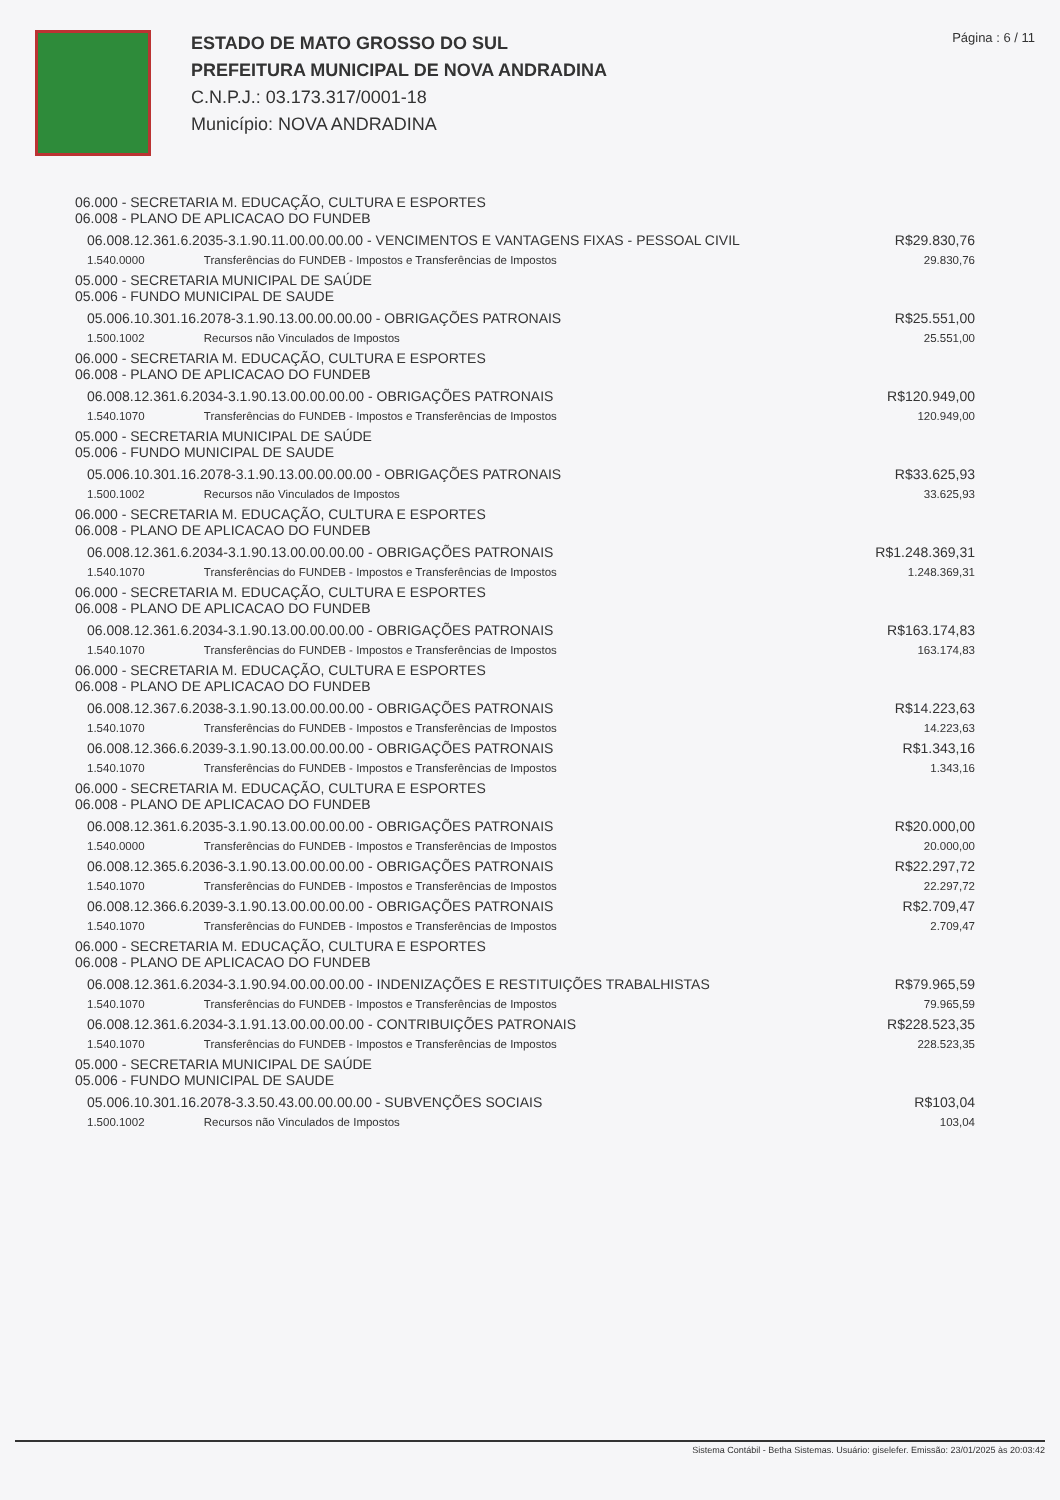ESTADO DE MATO GROSSO DO SUL
PREFEITURA MUNICIPAL DE NOVA ANDRADINA
C.N.P.J.: 03.173.317/0001-18
Município: NOVA ANDRADINA
Página : 6 / 11
| 06.000 - SECRETARIA M. EDUCAÇÃO, CULTURA E ESPORTES 06.008 - PLANO DE APLICACAO DO FUNDEB | | |
| 06.008.12.361.6.2035-3.1.90.11.00.00.00.00 - VENCIMENTOS E VANTAGENS FIXAS - PESSOAL CIVIL | | R$29.830,76 |
| 1.540.0000 | Transferências do FUNDEB - Impostos e Transferências de Impostos | 29.830,76 |
| 05.000 - SECRETARIA MUNICIPAL DE SAÚDE 05.006 - FUNDO MUNICIPAL DE SAUDE | | |
| 05.006.10.301.16.2078-3.1.90.13.00.00.00.00 - OBRIGAÇÕES PATRONAIS | | R$25.551,00 |
| 1.500.1002 | Recursos não Vinculados de Impostos | 25.551,00 |
| 06.000 - SECRETARIA M. EDUCAÇÃO, CULTURA E ESPORTES 06.008 - PLANO DE APLICACAO DO FUNDEB | | |
| 06.008.12.361.6.2034-3.1.90.13.00.00.00.00 - OBRIGAÇÕES PATRONAIS | | R$120.949,00 |
| 1.540.1070 | Transferências do FUNDEB - Impostos e Transferências de Impostos | 120.949,00 |
| 05.000 - SECRETARIA MUNICIPAL DE SAÚDE 05.006 - FUNDO MUNICIPAL DE SAUDE | | |
| 05.006.10.301.16.2078-3.1.90.13.00.00.00.00 - OBRIGAÇÕES PATRONAIS | | R$33.625,93 |
| 1.500.1002 | Recursos não Vinculados de Impostos | 33.625,93 |
| 06.000 - SECRETARIA M. EDUCAÇÃO, CULTURA E ESPORTES 06.008 - PLANO DE APLICACAO DO FUNDEB | | |
| 06.008.12.361.6.2034-3.1.90.13.00.00.00.00 - OBRIGAÇÕES PATRONAIS | | R$1.248.369,31 |
| 1.540.1070 | Transferências do FUNDEB - Impostos e Transferências de Impostos | 1.248.369,31 |
| 06.000 - SECRETARIA M. EDUCAÇÃO, CULTURA E ESPORTES 06.008 - PLANO DE APLICACAO DO FUNDEB | | |
| 06.008.12.361.6.2034-3.1.90.13.00.00.00.00 - OBRIGAÇÕES PATRONAIS | | R$163.174,83 |
| 1.540.1070 | Transferências do FUNDEB - Impostos e Transferências de Impostos | 163.174,83 |
| 06.000 - SECRETARIA M. EDUCAÇÃO, CULTURA E ESPORTES 06.008 - PLANO DE APLICACAO DO FUNDEB | | |
| 06.008.12.367.6.2038-3.1.90.13.00.00.00.00 - OBRIGAÇÕES PATRONAIS | | R$14.223,63 |
| 1.540.1070 | Transferências do FUNDEB - Impostos e Transferências de Impostos | 14.223,63 |
| 06.008.12.366.6.2039-3.1.90.13.00.00.00.00 - OBRIGAÇÕES PATRONAIS | | R$1.343,16 |
| 1.540.1070 | Transferências do FUNDEB - Impostos e Transferências de Impostos | 1.343,16 |
| 06.000 - SECRETARIA M. EDUCAÇÃO, CULTURA E ESPORTES 06.008 - PLANO DE APLICACAO DO FUNDEB | | |
| 06.008.12.361.6.2035-3.1.90.13.00.00.00.00 - OBRIGAÇÕES PATRONAIS | | R$20.000,00 |
| 1.540.0000 | Transferências do FUNDEB - Impostos e Transferências de Impostos | 20.000,00 |
| 06.008.12.365.6.2036-3.1.90.13.00.00.00.00 - OBRIGAÇÕES PATRONAIS | | R$22.297,72 |
| 1.540.1070 | Transferências do FUNDEB - Impostos e Transferências de Impostos | 22.297,72 |
| 06.008.12.366.6.2039-3.1.90.13.00.00.00.00 - OBRIGAÇÕES PATRONAIS | | R$2.709,47 |
| 1.540.1070 | Transferências do FUNDEB - Impostos e Transferências de Impostos | 2.709,47 |
| 06.000 - SECRETARIA M. EDUCAÇÃO, CULTURA E ESPORTES 06.008 - PLANO DE APLICACAO DO FUNDEB | | |
| 06.008.12.361.6.2034-3.1.90.94.00.00.00.00 - INDENIZAÇÕES E RESTITUIÇÕES TRABALHISTAS | | R$79.965,59 |
| 1.540.1070 | Transferências do FUNDEB - Impostos e Transferências de Impostos | 79.965,59 |
| 06.008.12.361.6.2034-3.1.91.13.00.00.00.00 - CONTRIBUIÇÕES PATRONAIS | | R$228.523,35 |
| 1.540.1070 | Transferências do FUNDEB - Impostos e Transferências de Impostos | 228.523,35 |
| 05.000 - SECRETARIA MUNICIPAL DE SAÚDE 05.006 - FUNDO MUNICIPAL DE SAUDE | | |
| 05.006.10.301.16.2078-3.3.50.43.00.00.00.00 - SUBVENÇÕES SOCIAIS | | R$103,04 |
| 1.500.1002 | Recursos não Vinculados de Impostos | 103,04 |
Sistema Contábil - Betha Sistemas. Usuário: giselefer. Emissão: 23/01/2025 às 20:03:42